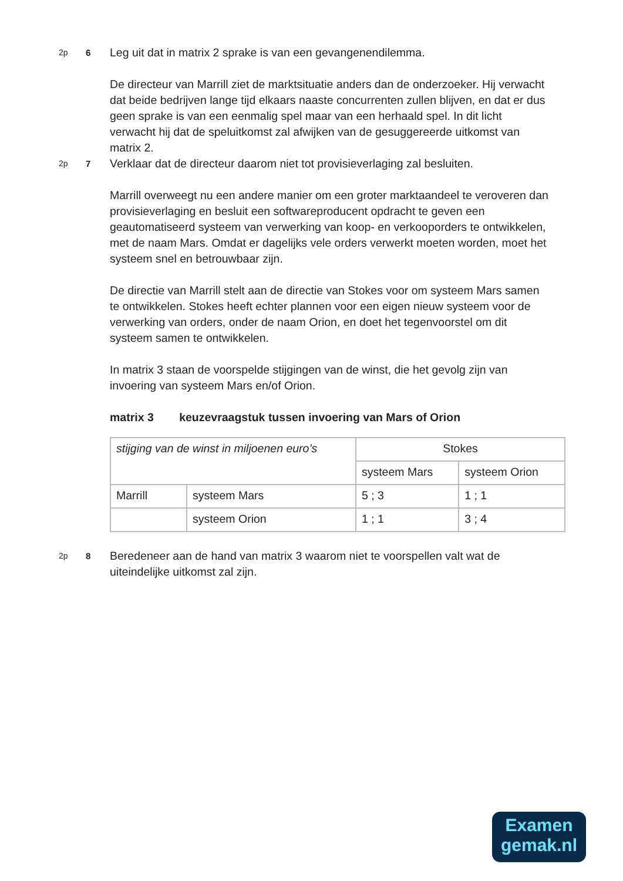2p 6
Leg uit dat in matrix 2 sprake is van een gevangenendilemma.
De directeur van Marrill ziet de marktsituatie anders dan de onderzoeker. Hij verwacht dat beide bedrijven lange tijd elkaars naaste concurrenten zullen blijven, en dat er dus geen sprake is van een eenmalig spel maar van een herhaald spel. In dit licht verwacht hij dat de speluitkomst zal afwijken van de gesuggereerde uitkomst van matrix 2.
2p 7
Verklaar dat de directeur daarom niet tot provisieverlaging zal besluiten.
Marrill overweegt nu een andere manier om een groter marktaandeel te veroveren dan provisieverlaging en besluit een softwareproducent opdracht te geven een geautomatiseerd systeem van verwerking van koop- en verkooporders te ontwikkelen, met de naam Mars. Omdat er dagelijks vele orders verwerkt moeten worden, moet het systeem snel en betrouwbaar zijn.
De directie van Marrill stelt aan de directie van Stokes voor om systeem Mars samen te ontwikkelen. Stokes heeft echter plannen voor een eigen nieuw systeem voor de verwerking van orders, onder de naam Orion, en doet het tegenvoorstel om dit systeem samen te ontwikkelen.
In matrix 3 staan de voorspelde stijgingen van de winst, die het gevolg zijn van invoering van systeem Mars en/of Orion.
matrix 3 keuzevraagstuk tussen invoering van Mars of Orion
| stijging van de winst in miljoenen euro’s | | Stokes | |
| | | systeem Mars | systeem Orion |
| Marrill | systeem Mars | 5 ; 3 | 1 ; 1 |
| | systeem Orion | 1 ; 1 | 3 ; 4 |
2p 8
Beredeneer aan de hand van matrix 3 waarom niet te voorspellen valt wat de uiteindelijke uitkomst zal zijn.
Examen
gemak.nl